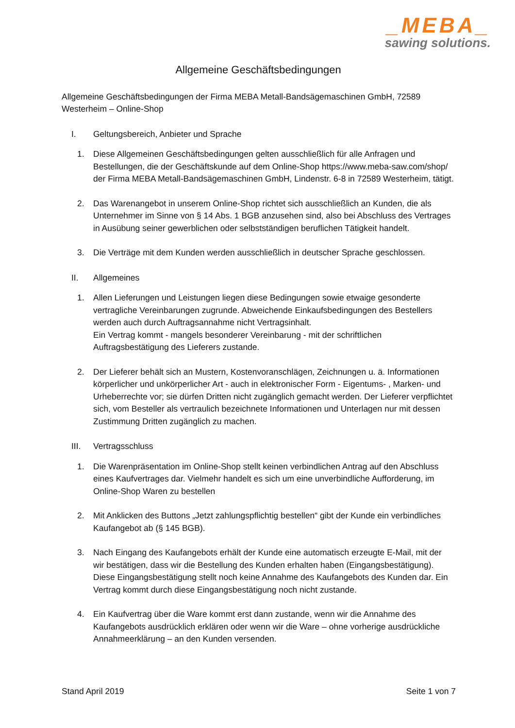_MEBA_
sawing solutions.
Allgemeine Geschäftsbedingungen
Allgemeine Geschäftsbedingungen der Firma MEBA Metall-Bandsägemaschinen GmbH, 72589 Westerheim – Online-Shop
I. Geltungsbereich, Anbieter und Sprache
1. Diese Allgemeinen Geschäftsbedingungen gelten ausschließlich für alle Anfragen und Bestellungen, die der Geschäftskunde auf dem Online-Shop https://www.meba-saw.com/shop/ der Firma MEBA Metall-Bandsägemaschinen GmbH, Lindenstr. 6-8 in 72589 Westerheim, tätigt.
2. Das Warenangebot in unserem Online-Shop richtet sich ausschließlich an Kunden, die als Unternehmer im Sinne von § 14 Abs. 1 BGB anzusehen sind, also bei Abschluss des Vertrages in Ausübung seiner gewerblichen oder selbstständigen beruflichen Tätigkeit handelt.
3. Die Verträge mit dem Kunden werden ausschließlich in deutscher Sprache geschlossen.
II. Allgemeines
1. Allen Lieferungen und Leistungen liegen diese Bedingungen sowie etwaige gesonderte vertragliche Vereinbarungen zugrunde. Abweichende Einkaufsbedingungen des Bestellers werden auch durch Auftragsannahme nicht Vertragsinhalt.
Ein Vertrag kommt - mangels besonderer Vereinbarung - mit der schriftlichen Auftragsbestätigung des Lieferers zustande.
2. Der Lieferer behält sich an Mustern, Kostenvoranschlägen, Zeichnungen u. ä. Informationen körperlicher und unkörperlicher Art - auch in elektronischer Form - Eigentums- , Marken- und Urheberrechte vor; sie dürfen Dritten nicht zugänglich gemacht werden. Der Lieferer verpflichtet sich, vom Besteller als vertraulich bezeichnete Informationen und Unterlagen nur mit dessen Zustimmung Dritten zugänglich zu machen.
III. Vertragsschluss
1. Die Warenpräsentation im Online-Shop stellt keinen verbindlichen Antrag auf den Abschluss eines Kaufvertrages dar. Vielmehr handelt es sich um eine unverbindliche Aufforderung, im Online-Shop Waren zu bestellen
2. Mit Anklicken des Buttons „Jetzt zahlungspflichtig bestellen“ gibt der Kunde ein verbindliches Kaufangebot ab (§ 145 BGB).
3. Nach Eingang des Kaufangebots erhält der Kunde eine automatisch erzeugte E-Mail, mit der wir bestätigen, dass wir die Bestellung des Kunden erhalten haben (Eingangsbestätigung). Diese Eingangsbestätigung stellt noch keine Annahme des Kaufangebots des Kunden dar. Ein Vertrag kommt durch diese Eingangsbestätigung noch nicht zustande.
4. Ein Kaufvertrag über die Ware kommt erst dann zustande, wenn wir die Annahme des Kaufangebots ausdrücklich erklären oder wenn wir die Ware – ohne vorherige ausdrückliche Annahmeerklärung – an den Kunden versenden.
Stand April 2019 Seite 1 von 7